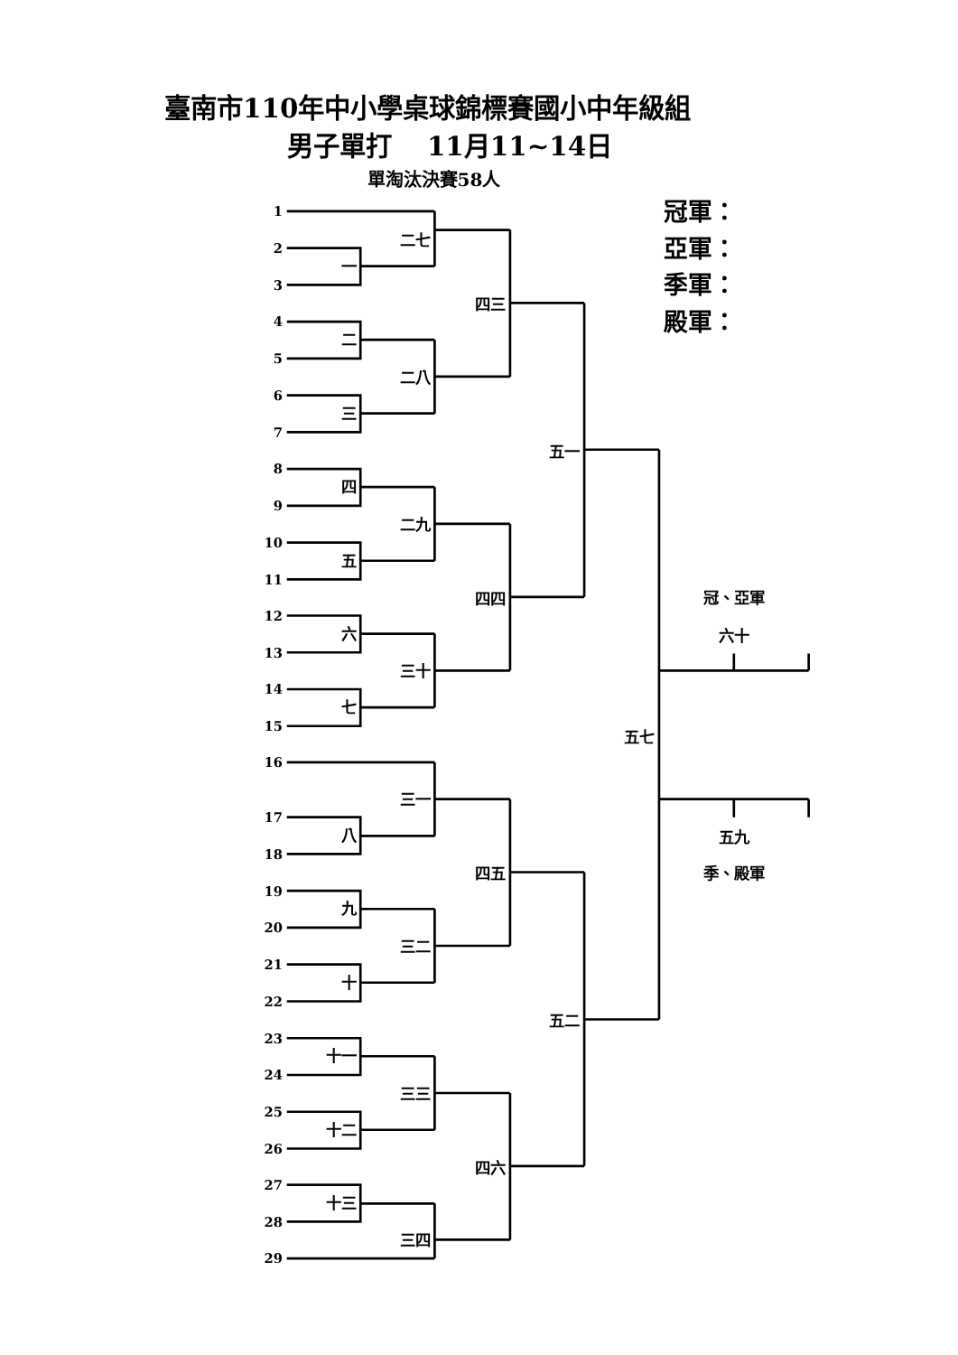臺南市110年中小學桌球錦標賽國小中年級組
男子單打　 11月11~14日
單淘汰決賽58人
冠軍：
亞軍：
季軍：
殿軍：
1
2
3
4
5
6
7
8
9
10
11
12
13
14
15
16
17
18
19
20
21
22
23
24
25
26
27
28
29
二七
一
四三
二
二八
三
五一
四
二九
五
四四
六
三十
七
五七
三一
八
四五
九
三二
十
五二
十一
三三
十二
四六
十三
三四
冠、亞軍
六十
五九
季、殿軍